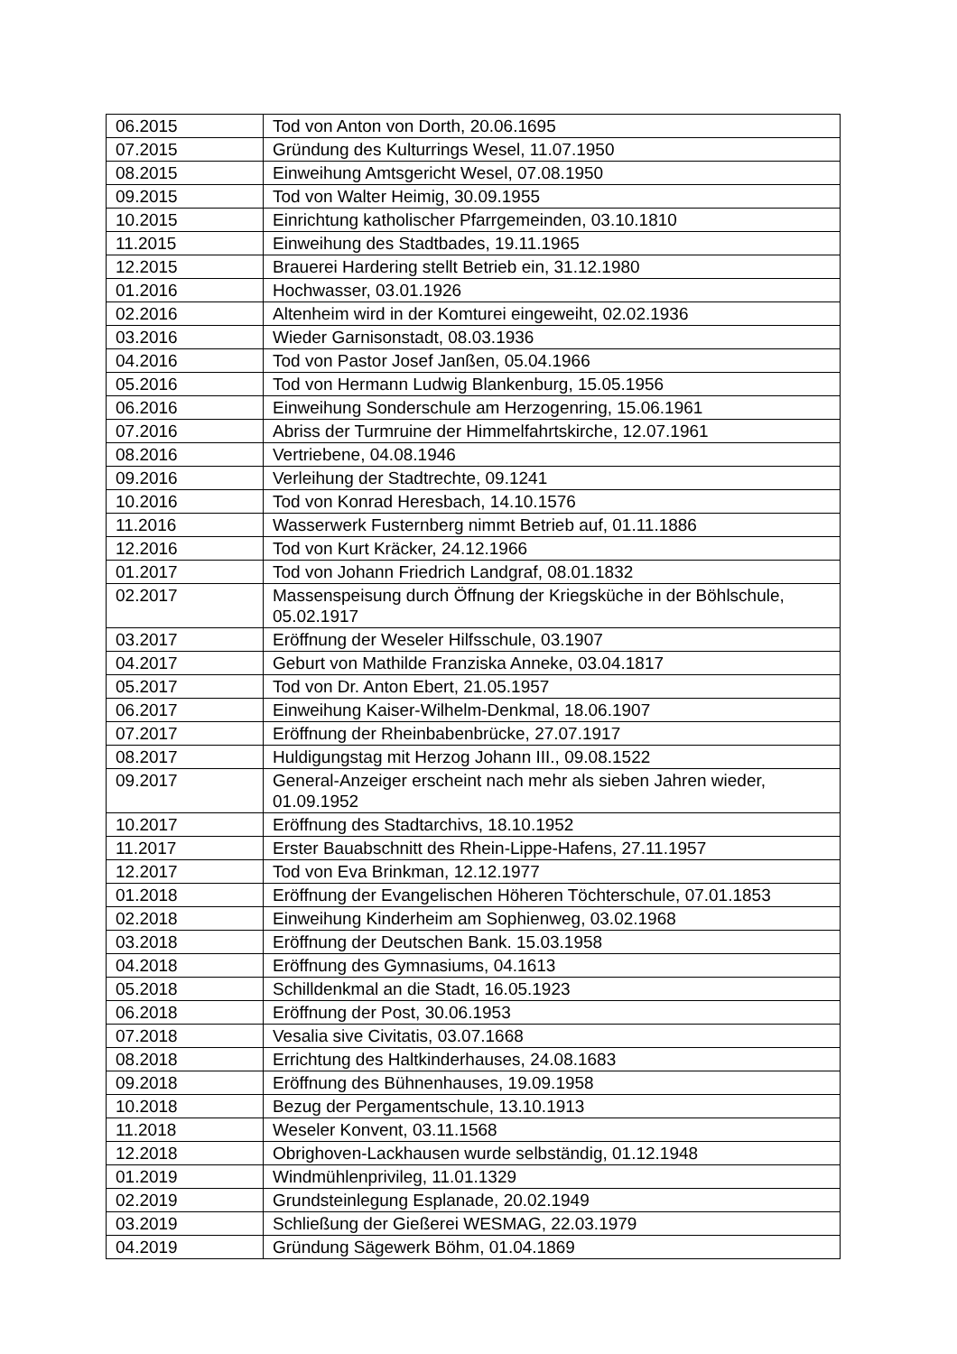| 06.2015 | Tod von Anton von Dorth, 20.06.1695 |
| 07.2015 | Gründung des Kulturrings Wesel, 11.07.1950 |
| 08.2015 | Einweihung Amtsgericht Wesel, 07.08.1950 |
| 09.2015 | Tod von Walter Heimig, 30.09.1955 |
| 10.2015 | Einrichtung katholischer Pfarrgemeinden, 03.10.1810 |
| 11.2015 | Einweihung des Stadtbades, 19.11.1965 |
| 12.2015 | Brauerei Hardering stellt Betrieb ein, 31.12.1980 |
| 01.2016 | Hochwasser, 03.01.1926 |
| 02.2016 | Altenheim wird in der Komturei eingeweiht, 02.02.1936 |
| 03.2016 | Wieder Garnisonstadt, 08.03.1936 |
| 04.2016 | Tod von Pastor Josef Janßen, 05.04.1966 |
| 05.2016 | Tod von Hermann Ludwig Blankenburg, 15.05.1956 |
| 06.2016 | Einweihung Sonderschule am Herzogenring, 15.06.1961 |
| 07.2016 | Abriss der Turmruine der Himmelfahrtskirche, 12.07.1961 |
| 08.2016 | Vertriebene, 04.08.1946 |
| 09.2016 | Verleihung der Stadtrechte, 09.1241 |
| 10.2016 | Tod von Konrad Heresbach, 14.10.1576 |
| 11.2016 | Wasserwerk Fusternberg nimmt Betrieb auf, 01.11.1886 |
| 12.2016 | Tod von Kurt Kräcker, 24.12.1966 |
| 01.2017 | Tod von Johann Friedrich Landgraf, 08.01.1832 |
| 02.2017 | Massenspeisung durch Öffnung der Kriegsküche in der Böhlschule, 05.02.1917 |
| 03.2017 | Eröffnung der Weseler Hilfsschule, 03.1907 |
| 04.2017 | Geburt von Mathilde Franziska Anneke, 03.04.1817 |
| 05.2017 | Tod von Dr. Anton Ebert, 21.05.1957 |
| 06.2017 | Einweihung Kaiser-Wilhelm-Denkmal, 18.06.1907 |
| 07.2017 | Eröffnung der Rheinbabenbrücke, 27.07.1917 |
| 08.2017 | Huldigungstag mit Herzog Johann III., 09.08.1522 |
| 09.2017 | General-Anzeiger erscheint nach mehr als sieben Jahren wieder, 01.09.1952 |
| 10.2017 | Eröffnung des Stadtarchivs, 18.10.1952 |
| 11.2017 | Erster Bauabschnitt des Rhein-Lippe-Hafens, 27.11.1957 |
| 12.2017 | Tod von Eva Brinkman, 12.12.1977 |
| 01.2018 | Eröffnung der Evangelischen Höheren Töchterschule, 07.01.1853 |
| 02.2018 | Einweihung Kinderheim am Sophienweg, 03.02.1968 |
| 03.2018 | Eröffnung der Deutschen Bank. 15.03.1958 |
| 04.2018 | Eröffnung des Gymnasiums, 04.1613 |
| 05.2018 | Schilldenkmal an die Stadt, 16.05.1923 |
| 06.2018 | Eröffnung der Post, 30.06.1953 |
| 07.2018 | Vesalia sive Civitatis, 03.07.1668 |
| 08.2018 | Errichtung des Haltkinderhauses, 24.08.1683 |
| 09.2018 | Eröffnung des Bühnenhauses, 19.09.1958 |
| 10.2018 | Bezug der Pergamentschule, 13.10.1913 |
| 11.2018 | Weseler Konvent, 03.11.1568 |
| 12.2018 | Obrighoven-Lackhausen wurde selbständig, 01.12.1948 |
| 01.2019 | Windmühlenprivileg, 11.01.1329 |
| 02.2019 | Grundsteinlegung Esplanade, 20.02.1949 |
| 03.2019 | Schließung der Gießerei WESMAG, 22.03.1979 |
| 04.2019 | Gründung Sägewerk Böhm, 01.04.1869 |